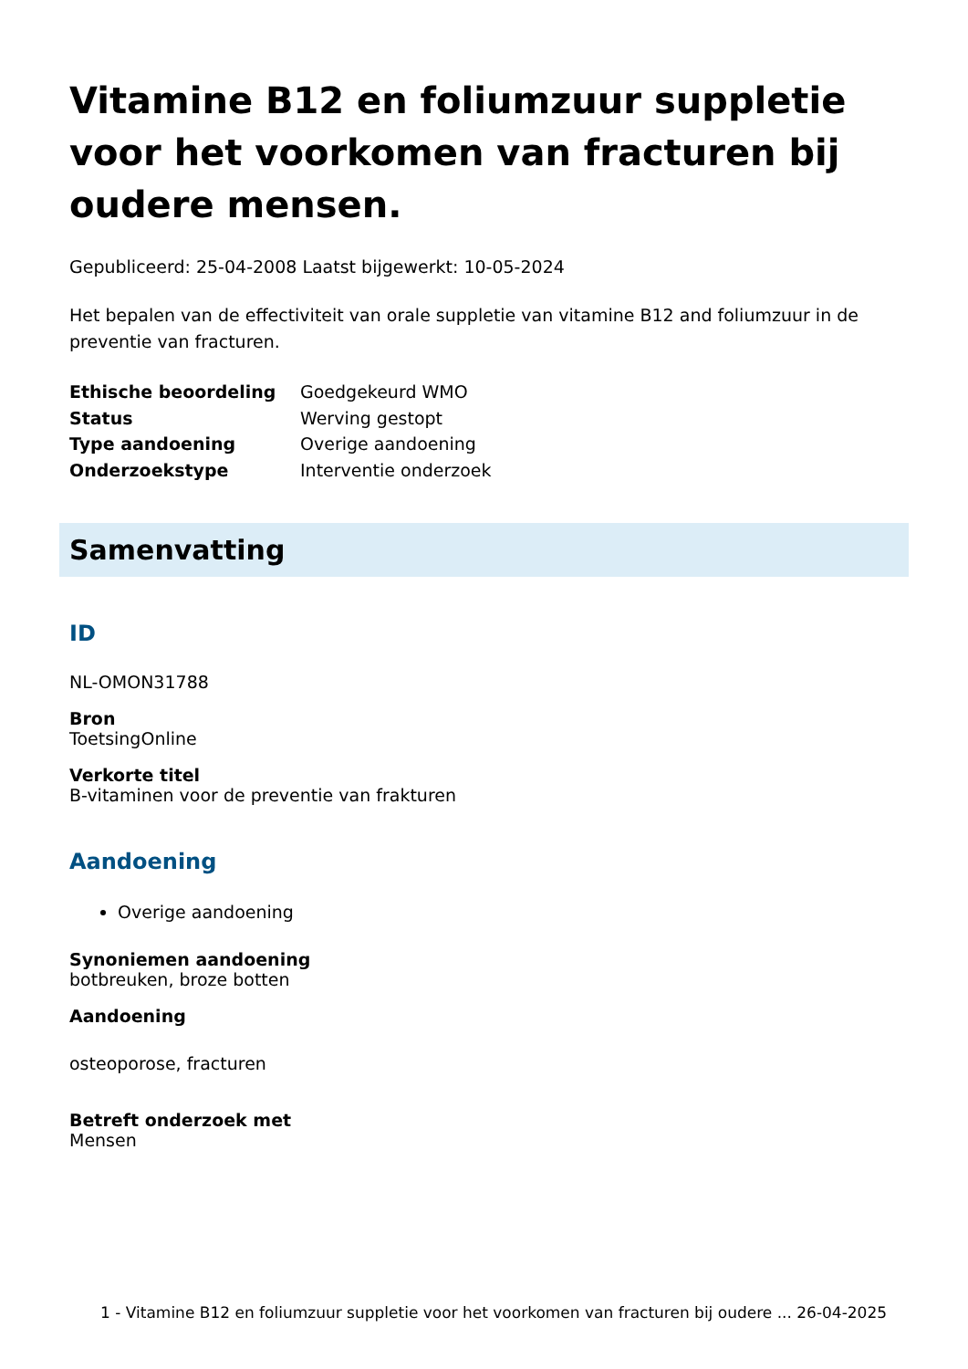Vitamine B12 en foliumzuur suppletie voor het voorkomen van fracturen bij oudere mensen.
Gepubliceerd: 25-04-2008 Laatst bijgewerkt: 10-05-2024
Het bepalen van de effectiviteit van orale suppletie van vitamine B12 and foliumzuur in de preventie van fracturen.
| Ethische beoordeling | Goedgekeurd WMO |
| Status | Werving gestopt |
| Type aandoening | Overige aandoening |
| Onderzoekstype | Interventie onderzoek |
Samenvatting
ID
NL-OMON31788
Bron
ToetsingOnline
Verkorte titel
B-vitaminen voor de preventie van frakturen
Aandoening
Overige aandoening
Synoniemen aandoening
botbreuken, broze botten
Aandoening
osteoporose, fracturen
Betreft onderzoek met
Mensen
1 - Vitamine B12 en foliumzuur suppletie voor het voorkomen van fracturen bij oudere ... 26-04-2025